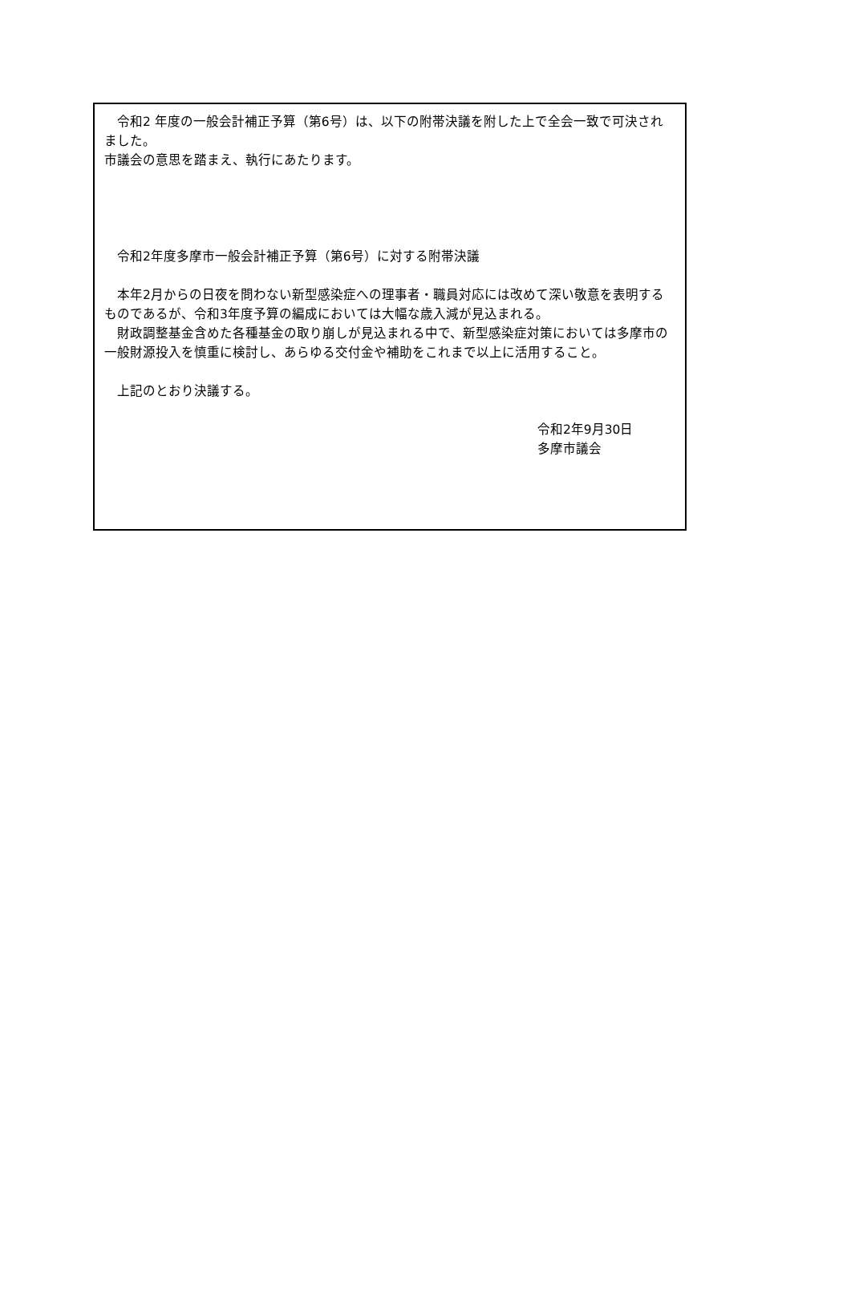令和2 年度の一般会計補正予算（第6号）は、以下の附帯決議を附した上で全会一致で可決されました。
市議会の意思を踏まえ、執行にあたります。
　令和2年度多摩市一般会計補正予算（第6号）に対する附帯決議
　本年2月からの日夜を問わない新型感染症への理事者・職員対応には改めて深い敬意を表明するものであるが、令和3年度予算の編成においては大幅な歳入減が見込まれる。
　財政調整基金含めた各種基金の取り崩しが見込まれる中で、新型感染症対策においては多摩市の一般財源投入を慎重に検討し、あらゆる交付金や補助をこれまで以上に活用すること。
　上記のとおり決議する。
令和2年9月30日
多摩市議会